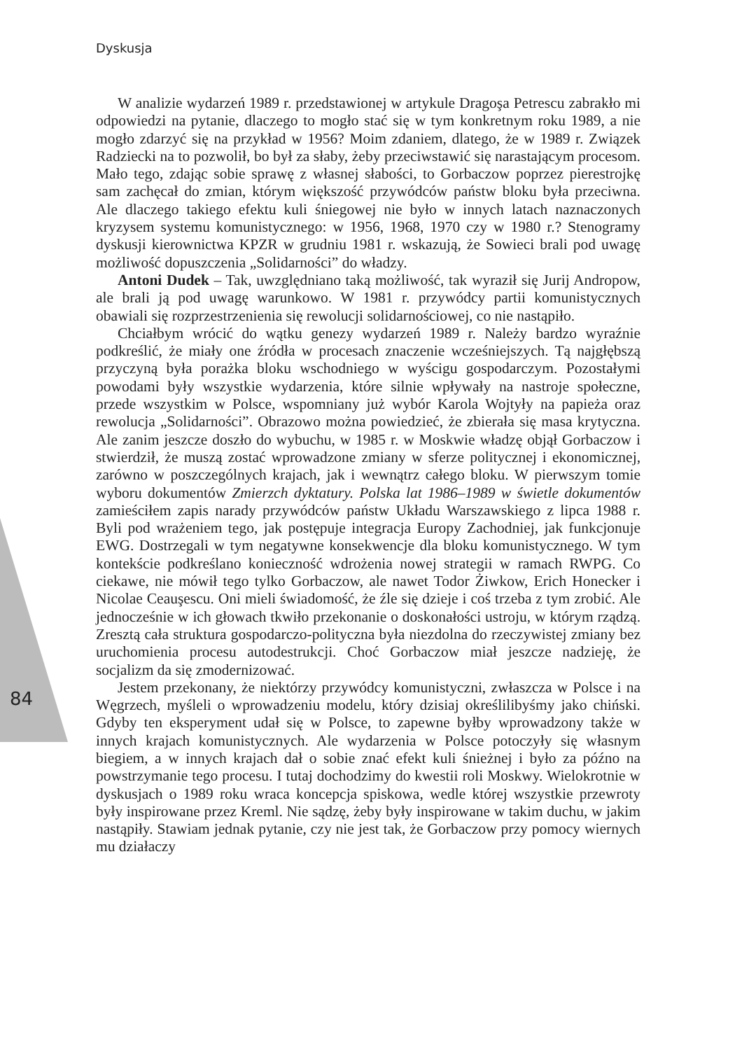Dyskusja
84
W analizie wydarzeń 1989 r. przedstawionej w artykule Dragoşa Petrescu zabrakło mi odpowiedzi na pytanie, dlaczego to mogło stać się w tym konkretnym roku 1989, a nie mogło zdarzyć się na przykład w 1956? Moim zdaniem, dlatego, że w 1989 r. Związek Radziecki na to pozwolił, bo był za słaby, żeby przeciwstawić się narastającym procesom. Mało tego, zdając sobie sprawę z własnej słabości, to Gorbaczow poprzez pierestrojkę sam zachęcał do zmian, którym większość przywódców państw bloku była przeciwna. Ale dlaczego takiego efektu kuli śniegowej nie było w innych latach naznaczonych kryzysem systemu komunistycznego: w 1956, 1968, 1970 czy w 1980 r.? Stenogramy dyskusji kierownictwa KPZR w grudniu 1981 r. wskazują, że Sowieci brali pod uwagę możliwość dopuszczenia „Solidarności” do władzy.
Antoni Dudek – Tak, uwzględniano taką możliwość, tak wyraził się Jurij Andropow, ale brali ją pod uwagę warunkowo. W 1981 r. przywódcy partii komunistycznych obawiali się rozprzestrzenienia się rewolucji solidarnościowej, co nie nastąpiło.
Chciałbym wrócić do wątku genezy wydarzeń 1989 r. Należy bardzo wyraźnie podkreślić, że miały one źródła w procesach znaczenie wcześniejszych. Tą najgłębszą przyczyną była porażka bloku wschodniego w wyścigu gospodarczym. Pozostałymi powodami były wszystkie wydarzenia, które silnie wpływały na nastroje społeczne, przede wszystkim w Polsce, wspomniany już wybór Karola Wojtyły na papieża oraz rewolucja „Solidarności”. Obrazowo można powiedzieć, że zbierała się masa krytyczna. Ale zanim jeszcze doszło do wybuchu, w 1985 r. w Moskwie władzę objął Gorbaczow i stwierdził, że muszą zostać wprowadzone zmiany w sferze politycznej i ekonomicznej, zarówno w poszczególnych krajach, jak i wewnątrz całego bloku. W pierwszym tomie wyboru dokumentów Zmierzch dyktatury. Polska lat 1986–1989 w świetle dokumentów zamieściłem zapis narady przywódców państw Układu Warszawskiego z lipca 1988 r. Byli pod wrażeniem tego, jak postępuje integracja Europy Zachodniej, jak funkcjonuje EWG. Dostrzegali w tym negatywne konsekwencje dla bloku komunistycznego. W tym kontekście podkreślano konieczność wdrożenia nowej strategii w ramach RWPG. Co ciekawe, nie mówił tego tylko Gorbaczow, ale nawet Todor Żiwkow, Erich Honecker i Nicolae Ceauşescu. Oni mieli świadomość, że źle się dzieje i coś trzeba z tym zrobić. Ale jednocześnie w ich głowach tkwiło przekonanie o doskonałości ustroju, w którym rządzą. Zresztą cała struktura gospodarczo-polityczna była niezdolna do rzeczywistej zmiany bez uruchomienia procesu autodestrukcji. Choć Gorbaczow miał jeszcze nadzieję, że socjalizm da się zmodernizować.
Jestem przekonany, że niektórzy przywódcy komunistyczni, zwłaszcza w Polsce i na Węgrzech, myśleli o wprowadzeniu modelu, który dzisiaj określilibyśmy jako chiński. Gdyby ten eksperyment udał się w Polsce, to zapewne byłby wprowadzony także w innych krajach komunistycznych. Ale wydarzenia w Polsce potoczyły się własnym biegiem, a w innych krajach dał o sobie znać efekt kuli śnieżnej i było za późno na powstrzymanie tego procesu. I tutaj dochodzimy do kwestii roli Moskwy. Wielokrotnie w dyskusjach o 1989 roku wraca koncepcja spiskowa, wedle której wszystkie przewroty były inspirowane przez Kreml. Nie sądzę, żeby były inspirowane w takim duchu, w jakim nastąpiły. Stawiam jednak pytanie, czy nie jest tak, że Gorbaczow przy pomocy wiernych mu działaczy